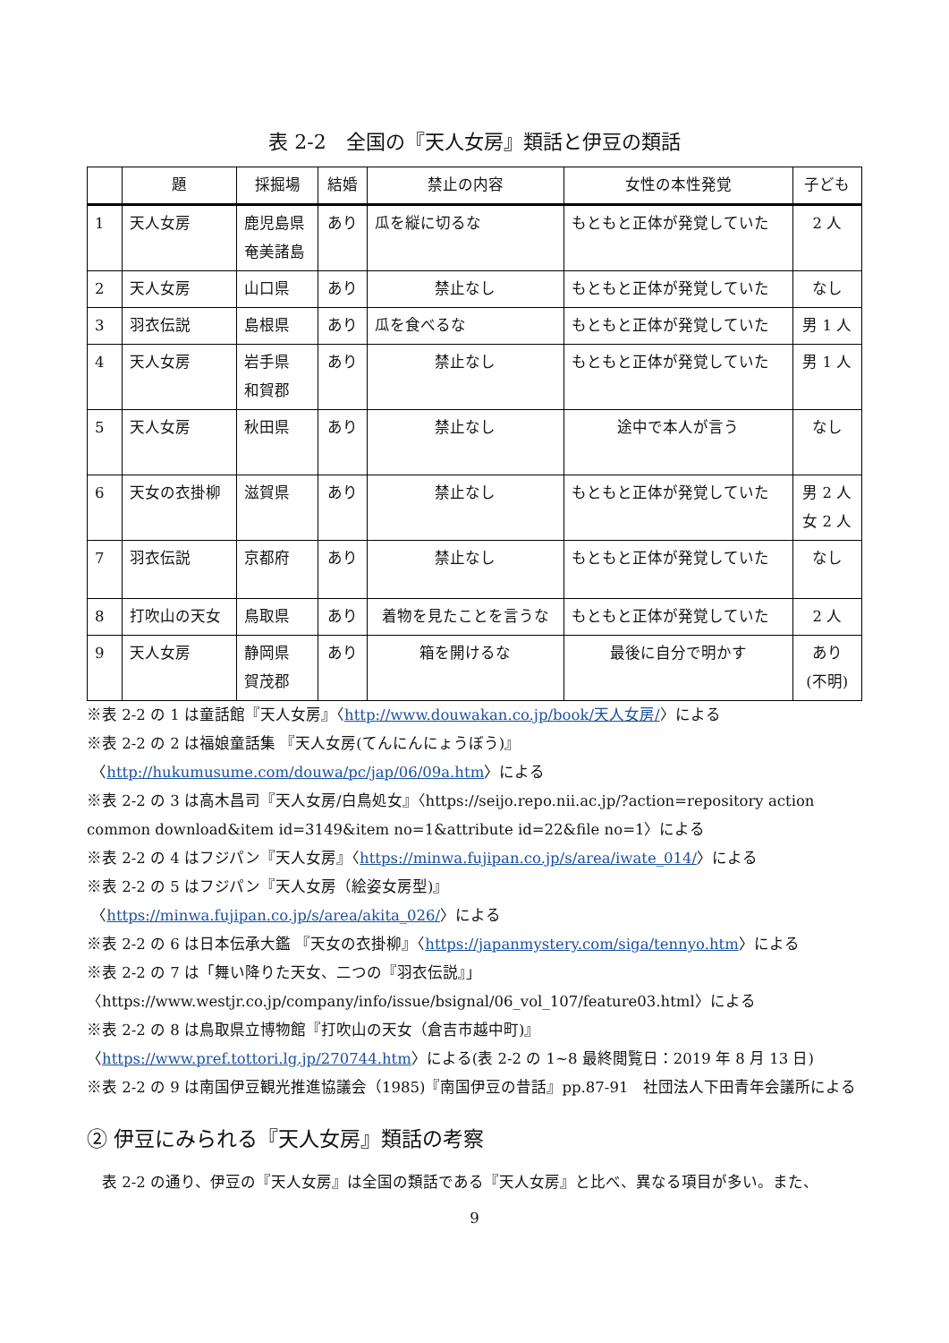表 2-2　全国の『天人女房』類話と伊豆の類話
| | 題 | 採掘場 | 結婚 | 禁止の内容 | 女性の本性発覚 | 子ども |
| --- | --- | --- | --- | --- | --- | --- |
| 1 | 天人女房 | 鹿児島県 奄美諸島 | あり | 瓜を縦に切るな | もともと正体が発覚していた | 2 人 |
| 2 | 天人女房 | 山口県 | あり | 禁止なし | もともと正体が発覚していた | なし |
| 3 | 羽衣伝説 | 島根県 | あり | 瓜を食べるな | もともと正体が発覚していた | 男 1 人 |
| 4 | 天人女房 | 岩手県 和賀郡 | あり | 禁止なし | もともと正体が発覚していた | 男 1 人 |
| 5 | 天人女房 | 秋田県 | あり | 禁止なし | 途中で本人が言う | なし |
| 6 | 天女の衣掛柳 | 滋賀県 | あり | 禁止なし | もともと正体が発覚していた | 男 2 人 女 2 人 |
| 7 | 羽衣伝説 | 京都府 | あり | 禁止なし | もともと正体が発覚していた | なし |
| 8 | 打吹山の天女 | 鳥取県 | あり | 着物を見たことを言うな | もともと正体が発覚していた | 2 人 |
| 9 | 天人女房 | 静岡県 賀茂郡 | あり | 箱を開けるな | 最後に自分で明かす | あり (不明) |
※表 2-2 の 1 は童話館『天人女房』〈http://www.douwakan.co.jp/book/天人女房/〉による
※表 2-2 の 2 は福娘童話集 『天人女房(てんにんにょうぼう)』
〈http://hukumusume.com/douwa/pc/jap/06/09a.htm〉による
※表 2-2 の 3 は高木昌司『天人女房/白鳥処女』〈https://seijo.repo.nii.ac.jp/?action=repository action common download&item id=3149&item no=1&attribute id=22&file no=1〉による
※表 2-2 の 4 はフジパン『天人女房』〈https://minwa.fujipan.co.jp/s/area/iwate_014/〉による
※表 2-2 の 5 はフジパン『天人女房（絵姿女房型)』
〈https://minwa.fujipan.co.jp/s/area/akita_026/〉による
※表 2-2 の 6 は日本伝承大鑑 『天女の衣掛柳』〈https://japanmystery.com/siga/tennyo.htm〉による
※表 2-2 の 7 は「舞い降りた天女、二つの『羽衣伝説』」
〈https://www.westjr.co.jp/company/info/issue/bsignal/06_vol_107/feature03.html〉による
※表 2-2 の 8 は鳥取県立博物館『打吹山の天女（倉吉市越中町)』
〈https://www.pref.tottori.lg.jp/270744.htm〉による(表 2-2 の 1~8 最終閲覧日：2019 年 8 月 13 日)
※表 2-2 の 9 は南国伊豆観光推進協議会（1985)『南国伊豆の昔話』pp.87-91　社団法人下田青年会議所による
② 伊豆にみられる『天人女房』類話の考察
　表 2-2 の通り、伊豆の『天人女房』は全国の類話である『天人女房』と比べ、異なる項目が多い。また、
9